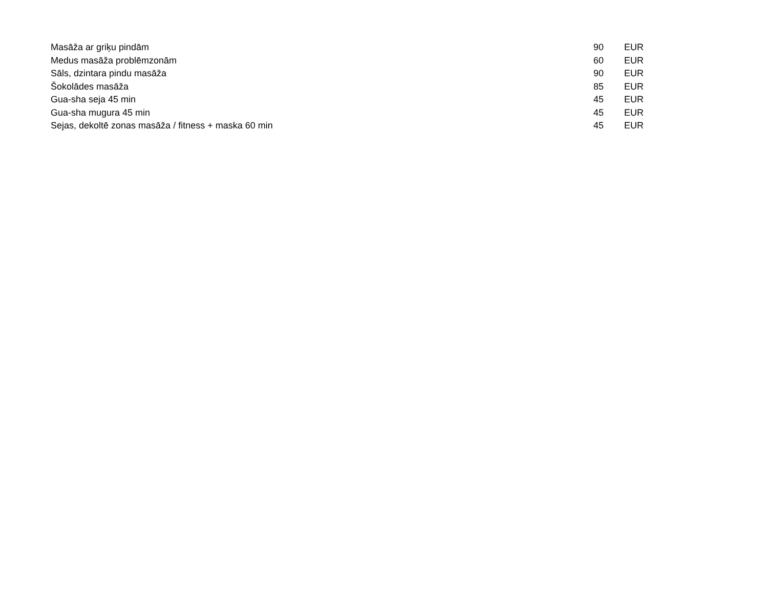| Masāža ar griķu pindām | 90 | EUR |
| Medus masāža problēmzonām | 60 | EUR |
| Sāls, dzintara pindu masāža | 90 | EUR |
| Šokolādes masāža | 85 | EUR |
| Gua-sha seja 45 min | 45 | EUR |
| Gua-sha mugura 45 min | 45 | EUR |
| Sejas, dekoltē zonas masāža / fitness + maska 60 min | 45 | EUR |